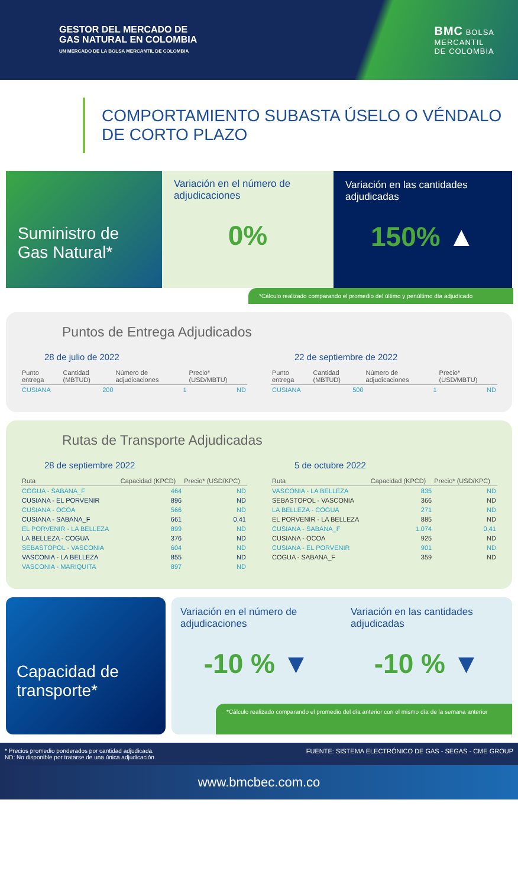GESTOR DEL MERCADO DE
GAS NATURAL EN COLOMBIA
UN MERCADO DE LA BOLSA MERCANTIL DE COLOMBIA
BMC BOLSA
MERCANTIL
DE COLOMBIA
COMPORTAMIENTO SUBASTA ÚSELO O VÉNDALO DE CORTO PLAZO
Suministro de Gas Natural*
Variación en el número de adjudicaciones
0%
Variación en las cantidades adjudicadas
150% ▲
*Cálculo realizado comparando el promedio del último y penúltimo día adjudicado
Puntos de Entrega Adjudicados
28 de julio de 2022
| Punto entrega | Cantidad (MBTUD) | Número de adjudicaciones | Precio* (USD/MBTU) |
| --- | --- | --- | --- |
| CUSIANA | 200 | 1 | ND |
22 de septiembre de 2022
| Punto entrega | Cantidad (MBTUD) | Número de adjudicaciones | Precio* (USD/MBTU) |
| --- | --- | --- | --- |
| CUSIANA | 500 | 1 | ND |
Rutas de Transporte Adjudicadas
28 de septiembre 2022
| Ruta | Capacidad (KPCD) | Precio* (USD/KPC) |
| --- | --- | --- |
| COGUA - SABANA_F | 464 | ND |
| CUSIANA - EL PORVENIR | 896 | ND |
| CUSIANA - OCOA | 566 | ND |
| CUSIANA - SABANA_F | 661 | 0,41 |
| EL PORVENIR - LA BELLEZA | 899 | ND |
| LA BELLEZA - COGUA | 376 | ND |
| SEBASTOPOL - VASCONIA | 604 | ND |
| VASCONIA - LA BELLEZA | 855 | ND |
| VASCONIA - MARIQUITA | 897 | ND |
5 de octubre 2022
| Ruta | Capacidad (KPCD) | Precio* (USD/KPC) |
| --- | --- | --- |
| VASCONIA - LA BELLEZA | 835 | ND |
| SEBASTOPOL - VASCONIA | 366 | ND |
| LA BELLEZA - COGUA | 271 | ND |
| EL PORVENIR - LA BELLEZA | 885 | ND |
| CUSIANA - SABANA_F | 1.074 | 0,41 |
| CUSIANA - OCOA | 925 | ND |
| CUSIANA - EL PORVENIR | 901 | ND |
| COGUA - SABANA_F | 359 | ND |
Capacidad de transporte*
Variación en el número de adjudicaciones
-10 % ▼
Variación en las cantidades adjudicadas
-10 % ▼
*Cálculo realizado comparando el promedio del día anterior con el mismo día de la semana anterior
* Precios promedio ponderados por cantidad adjudicada.
ND: No disponible por tratarse de una única adjudicación.
FUENTE: SISTEMA ELECTRÓNICO DE GAS - SEGAS - CME GROUP
www.bmcbec.com.co